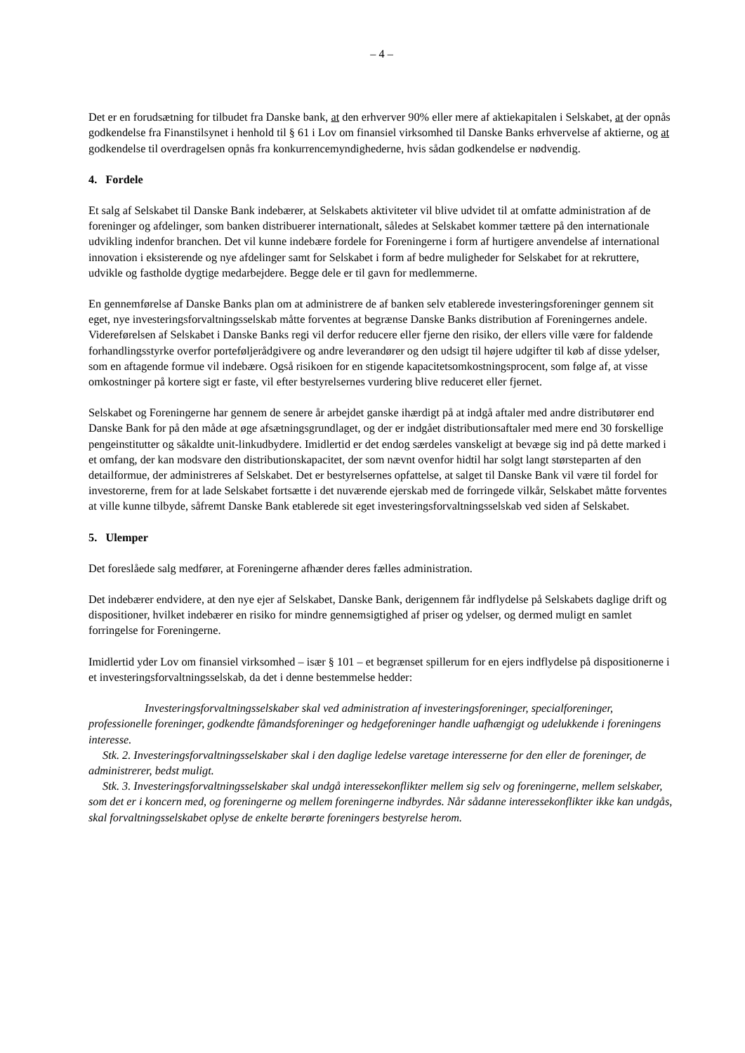– 4 –
Det er en forudsætning for tilbudet fra Danske bank, at den erhverver 90% eller mere af aktiekapitalen i Selskabet, at der opnås godkendelse fra Finanstilsynet i henhold til § 61 i Lov om finansiel virksomhed til Danske Banks erhvervelse af aktierne, og at godkendelse til overdragelsen opnås fra konkurrencemyndighederne, hvis sådan godkendelse er nødvendig.
4. Fordele
Et salg af Selskabet til Danske Bank indebærer, at Selskabets aktiviteter vil blive udvidet til at omfatte administration af de foreninger og afdelinger, som banken distribuerer internationalt, således at Selskabet kommer tættere på den internationale udvikling indenfor branchen. Det vil kunne indebære fordele for Foreningerne i form af hurtigere anvendelse af international innovation i eksisterende og nye afdelinger samt for Selskabet i form af bedre muligheder for Selskabet for at rekruttere, udvikle og fastholde dygtige medarbejdere. Begge dele er til gavn for medlemmerne.
En gennemførelse af Danske Banks plan om at administrere de af banken selv etablerede investeringsforeninger gennem sit eget, nye investeringsforvaltningsselskab måtte forventes at begrænse Danske Banks distribution af Foreningernes andele. Videreførelsen af Selskabet i Danske Banks regi vil derfor reducere eller fjerne den risiko, der ellers ville være for faldende forhandlingsstyrke overfor porteføljerådgivere og andre leverandører og den udsigt til højere udgifter til køb af disse ydelser, som en aftagende formue vil indebære. Også risikoen for en stigende kapacitetsomkostningsprocent, som følge af, at visse omkostninger på kortere sigt er faste, vil efter bestyrelsernes vurdering blive reduceret eller fjernet.
Selskabet og Foreningerne har gennem de senere år arbejdet ganske ihærdigt på at indgå aftaler med andre distributører end Danske Bank for på den måde at øge afsætningsgrundlaget, og der er indgået distributionsaftaler med mere end 30 forskellige pengeinstitutter og såkaldte unit-linkudbydere. Imidlertid er det endog særdeles vanskeligt at bevæge sig ind på dette marked i et omfang, der kan modsvare den distributionskapacitet, der som nævnt ovenfor hidtil har solgt langt størsteparten af den detailformue, der administreres af Selskabet. Det er bestyrelsernes opfattelse, at salget til Danske Bank vil være til fordel for investorerne, frem for at lade Selskabet fortsætte i det nuværende ejerskab med de forringede vilkår, Selskabet måtte forventes at ville kunne tilbyde, såfremt Danske Bank etablerede sit eget investeringsforvaltningsselskab ved siden af Selskabet.
5. Ulemper
Det foreslåede salg medfører, at Foreningerne afhænder deres fælles administration.
Det indebærer endvidere, at den nye ejer af Selskabet, Danske Bank, derigennem får indflydelse på Selskabets daglige drift og dispositioner, hvilket indebærer en risiko for mindre gennemsigtighed af priser og ydelser, og dermed muligt en samlet forringelse for Foreningerne.
Imidlertid yder Lov om finansiel virksomhed – især § 101 – et begrænset spillerum for en ejers indflydelse på dispositionerne i et investeringsforvaltningsselskab, da det i denne bestemmelse hedder:
Investeringsforvaltningsselskaber skal ved administration af investeringsforeninger, specialforeninger, professionelle foreninger, godkendte fåmandsforeninger og hedgeforeninger handle uafhængigt og udelukkende i foreningens interesse.
Stk. 2. Investeringsforvaltningsselskaber skal i den daglige ledelse varetage interesserne for den eller de foreninger, de administrerer, bedst muligt.
Stk. 3. Investeringsforvaltningsselskaber skal undgå interessekonflikter mellem sig selv og foreningerne, mellem selskaber, som det er i koncern med, og foreningerne og mellem foreningerne indbyrdes. Når sådanne interessekonflikter ikke kan undgås, skal forvaltningsselskabet oplyse de enkelte berørte foreningers bestyrelse herom.